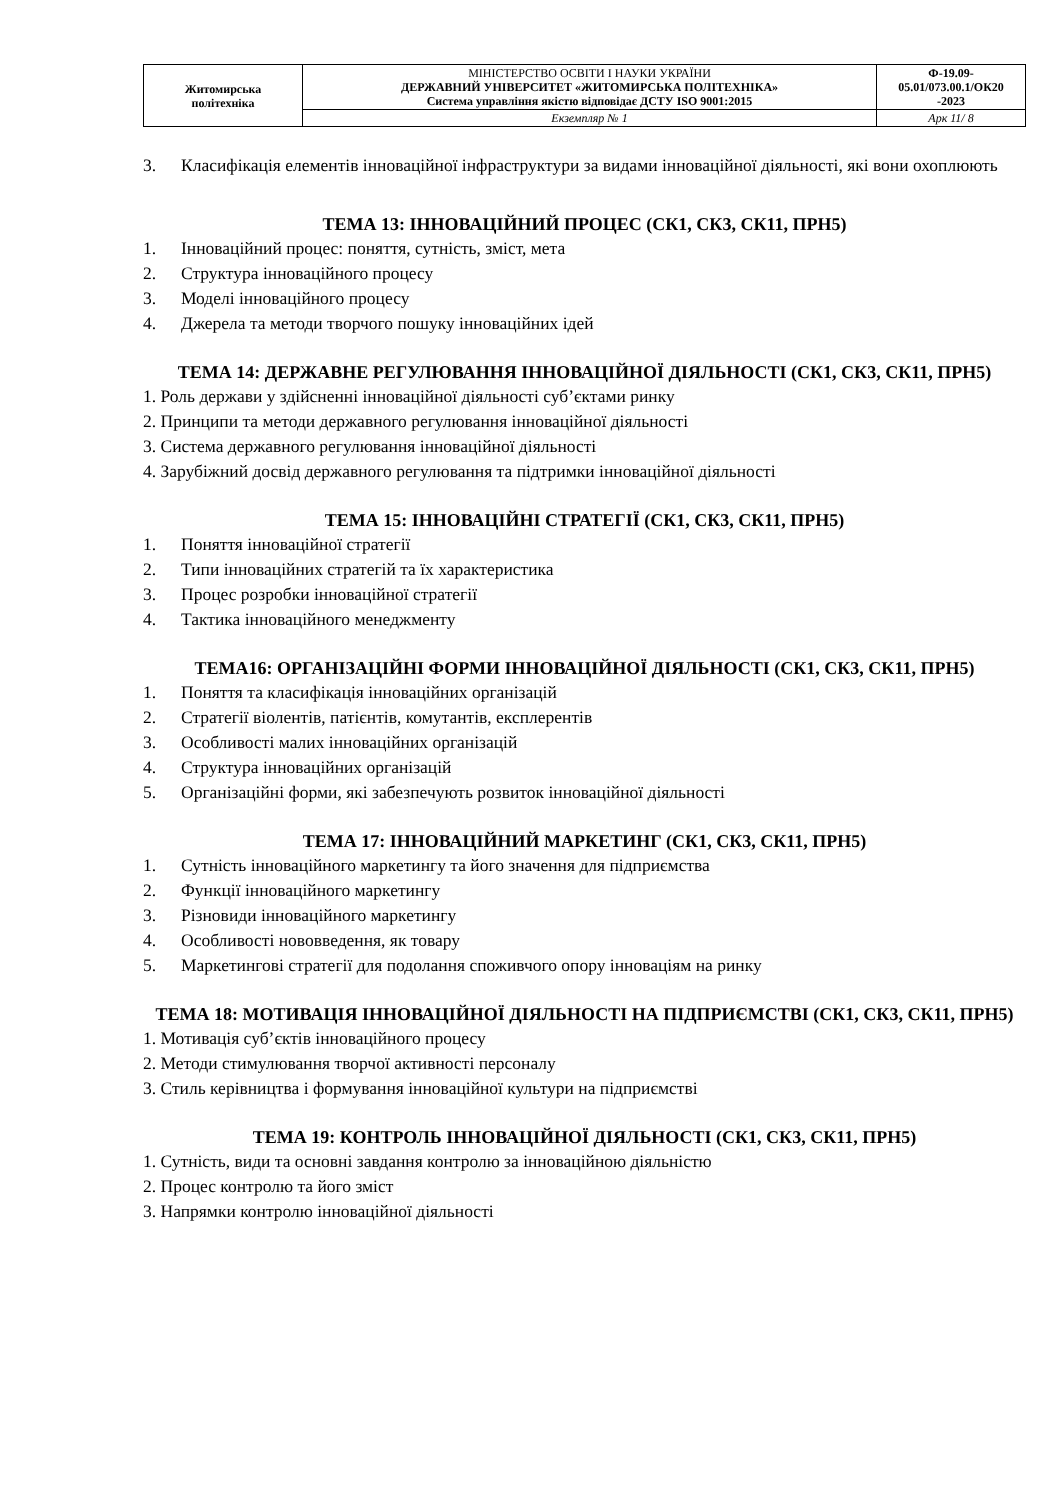| Житомирська політехніка | МІНІСТЕРСТВО ОСВІТИ І НАУКИ УКРАЇНИ ДЕРЖАВНИЙ УНІВЕРСИТЕТ «ЖИТОМИРСЬКА ПОЛІТЕХНІКА» Система управління якістю відповідає ДСТУ ISO 9001:2015 | Ф-19.09- 05.01/073.00.1/ОК20 -2023 |
| | Екземпляр № 1 | Арк 11/ 8 |
3. Класифікація елементів інноваційної інфраструктури за видами інноваційної діяльності, які вони охоплюють
ТЕМА 13: ІННОВАЦІЙНИЙ ПРОЦЕС (СК1, СК3, СК11, ПРН5)
1. Інноваційний процес: поняття, сутність, зміст, мета
2. Структура інноваційного процесу
3. Моделі інноваційного процесу
4. Джерела та методи творчого пошуку інноваційних ідей
ТЕМА 14: ДЕРЖАВНЕ РЕГУЛЮВАННЯ ІННОВАЦІЙНОЇ ДІЯЛЬНОСТІ (СК1, СК3, СК11, ПРН5)
1. Роль держави у здійсненні інноваційної діяльності суб’єктами ринку
2. Принципи та методи державного регулювання інноваційної діяльності
3. Система державного регулювання інноваційної діяльності
4. Зарубіжний досвід державного регулювання та підтримки інноваційної діяльності
ТЕМА 15: ІННОВАЦІЙНІ СТРАТЕГІЇ (СК1, СК3, СК11, ПРН5)
1. Поняття інноваційної стратегії
2. Типи інноваційних стратегій та їх характеристика
3. Процес розробки інноваційної стратегії
4. Тактика інноваційного менеджменту
ТЕМА16: ОРГАНІЗАЦІЙНІ ФОРМИ ІННОВАЦІЙНОЇ ДІЯЛЬНОСТІ (СК1, СК3, СК11, ПРН5)
1. Поняття та класифікація інноваційних організацій
2. Стратегії віолентів, патієнтів, комутантів, експлерентів
3. Особливості малих інноваційних організацій
4. Структура інноваційних організацій
5. Організаційні форми, які забезпечують розвиток інноваційної діяльності
ТЕМА 17: ІННОВАЦІЙНИЙ МАРКЕТИНГ (СК1, СК3, СК11, ПРН5)
1. Сутність інноваційного маркетингу та його значення для підприємства
2. Функції інноваційного маркетингу
3. Різновиди інноваційного маркетингу
4. Особливості нововведення, як товару
5. Маркетингові стратегії для подолання споживчого опору інноваціям на ринку
ТЕМА 18: МОТИВАЦІЯ ІННОВАЦІЙНОЇ ДІЯЛЬНОСТІ НА ПІДПРИЄМСТВІ (СК1, СК3, СК11, ПРН5)
1. Мотивація суб’єктів інноваційного процесу
2. Методи стимулювання творчої активності персоналу
3. Стиль керівництва і формування інноваційної культури на підприємстві
ТЕМА 19: КОНТРОЛЬ ІННОВАЦІЙНОЇ ДІЯЛЬНОСТІ (СК1, СК3, СК11, ПРН5)
1. Сутність, види та основні завдання контролю за інноваційною діяльністю
2. Процес контролю та його зміст
3. Напрямки контролю інноваційної діяльності